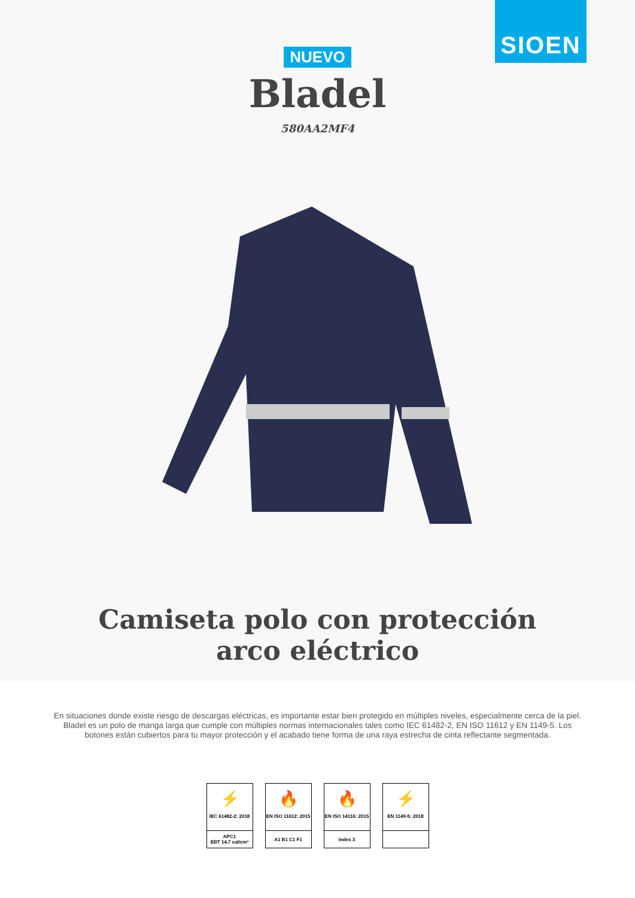SIOEN
NUEVO
Bladel
580AA2MF4
Camiseta polo con protección arco eléctrico
En situaciones donde existe riesgo de descargas eléctricas, es importante estar bien protegido en múltiples niveles, especialmente cerca de la piel. Bladel es un polo de manga larga que cumple con múltiples normas internacionales tales como IEC 61482-2, EN ISO 11612 y EN 1149-5. Los botones están cubiertos para tu mayor protección y el acabado tiene forma de una raya estrecha de cinta reflectante segmentada.
⚡
IEC 61482-2: 2018
APC1
EBT 14,7 cal/cm²
🔥
EN ISO 11612: 2015
A1 B1 C1 F1
🔥
EN ISO 14116: 2015
Index 3
⚡
EN 1149-5: 2018